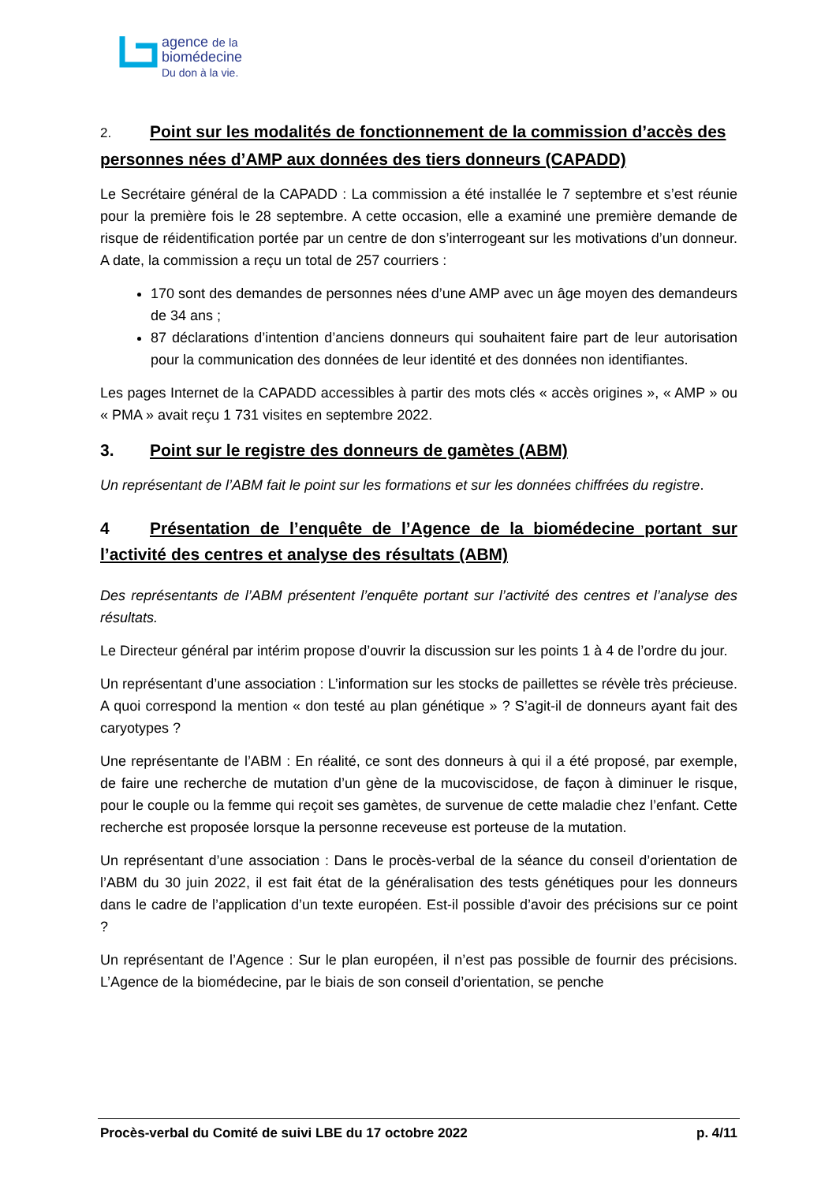agence de la
biomédecine
Du don à la vie.
2. Point sur les modalités de fonctionnement de la commission d’accès des personnes nées d’AMP aux données des tiers donneurs (CAPADD)
Le Secrétaire général de la CAPADD : La commission a été installée le 7 septembre et s’est réunie pour la première fois le 28 septembre. A cette occasion, elle a examiné une première demande de risque de réidentification portée par un centre de don s’interrogeant sur les motivations d’un donneur. A date, la commission a reçu un total de 257 courriers :
170 sont des demandes de personnes nées d’une AMP avec un âge moyen des demandeurs de 34 ans ;
87 déclarations d’intention d’anciens donneurs qui souhaitent faire part de leur autorisation pour la communication des données de leur identité et des données non identifiantes.
Les pages Internet de la CAPADD accessibles à partir des mots clés « accès origines », « AMP » ou « PMA » avait reçu 1 731 visites en septembre 2022.
3. Point sur le registre des donneurs de gamètes (ABM)
Un représentant de l’ABM fait le point sur les formations et sur les données chiffrées du registre.
4 Présentation de l’enquête de l’Agence de la biomédecine portant sur l’activité des centres et analyse des résultats (ABM)
Des représentants de l’ABM présentent l’enquête portant sur l’activité des centres et l’analyse des résultats.
Le Directeur général par intérim propose d’ouvrir la discussion sur les points 1 à 4 de l’ordre du jour.
Un représentant d’une association : L’information sur les stocks de paillettes se révèle très précieuse. A quoi correspond la mention « don testé au plan génétique » ? S’agit-il de donneurs ayant fait des caryotypes ?
Une représentante de l’ABM : En réalité, ce sont des donneurs à qui il a été proposé, par exemple, de faire une recherche de mutation d’un gène de la mucoviscidose, de façon à diminuer le risque, pour le couple ou la femme qui reçoit ses gamètes, de survenue de cette maladie chez l’enfant. Cette recherche est proposée lorsque la personne receveuse est porteuse de la mutation.
Un représentant d’une association : Dans le procès-verbal de la séance du conseil d’orientation de l’ABM du 30 juin 2022, il est fait état de la généralisation des tests génétiques pour les donneurs dans le cadre de l’application d’un texte européen. Est-il possible d’avoir des précisions sur ce point ?
Un représentant de l’Agence : Sur le plan européen, il n’est pas possible de fournir des précisions. L’Agence de la biomédecine, par le biais de son conseil d’orientation, se penche
Procès-verbal du Comité de suivi LBE du 17 octobre 2022 p. 4/11